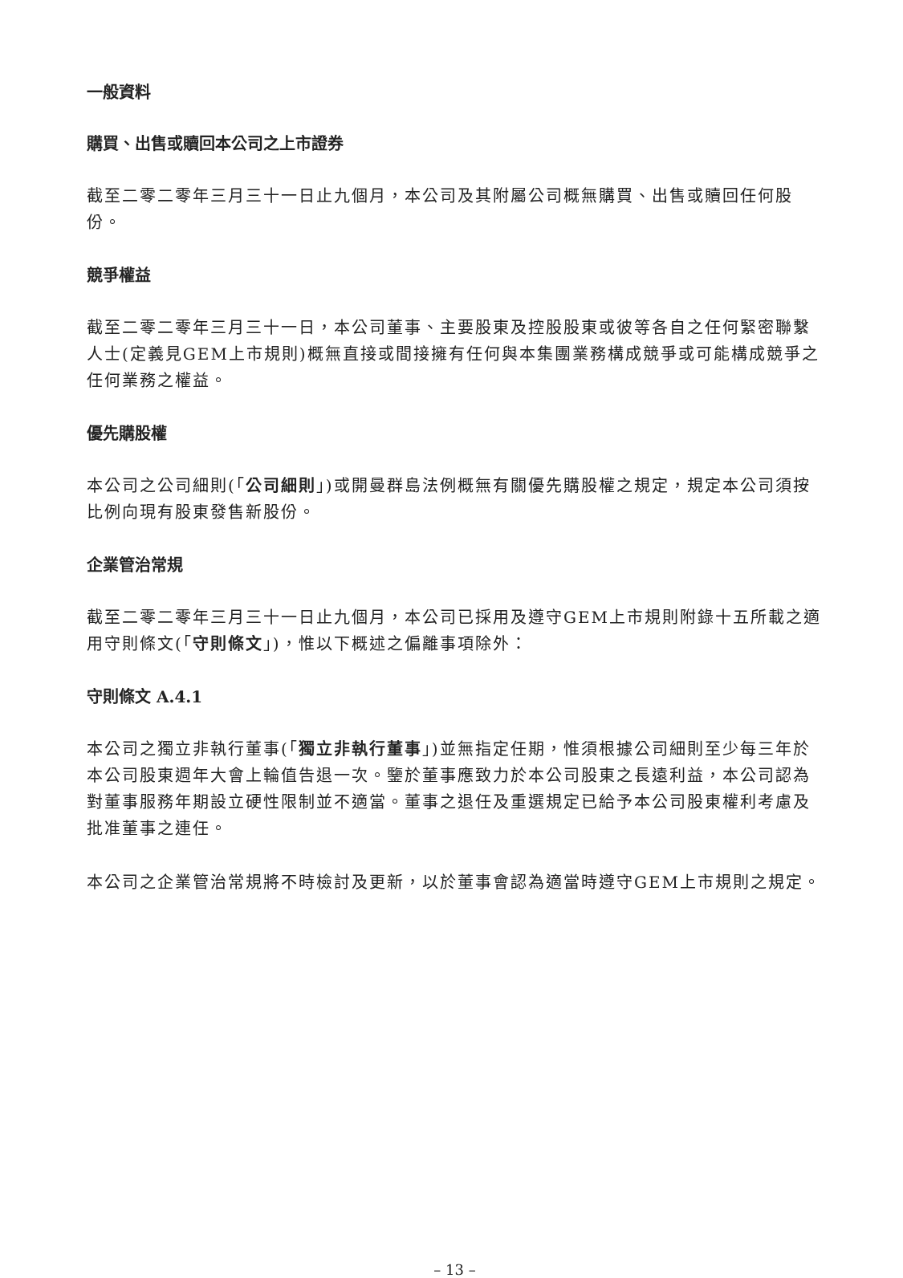一般資料
購買、出售或贖回本公司之上市證券
截至二零二零年三月三十一日止九個月，本公司及其附屬公司概無購買、出售或贖回任何股份。
競爭權益
截至二零二零年三月三十一日，本公司董事、主要股東及控股股東或彼等各自之任何緊密聯繫人士(定義見GEM上市規則)概無直接或間接擁有任何與本集團業務構成競爭或可能構成競爭之任何業務之權益。
優先購股權
本公司之公司細則(「公司細則」)或開曼群島法例概無有關優先購股權之規定，規定本公司須按比例向現有股東發售新股份。
企業管治常規
截至二零二零年三月三十一日止九個月，本公司已採用及遵守GEM上市規則附錄十五所載之適用守則條文(「守則條文」)，惟以下概述之偏離事項除外：
守則條文 A.4.1
本公司之獨立非執行董事(「獨立非執行董事」)並無指定任期，惟須根據公司細則至少每三年於本公司股東週年大會上輪值告退一次。鑒於董事應致力於本公司股東之長遠利益，本公司認為對董事服務年期設立硬性限制並不適當。董事之退任及重選規定已給予本公司股東權利考慮及批准董事之連任。
本公司之企業管治常規將不時檢討及更新，以於董事會認為適當時遵守GEM上市規則之規定。
– 13 –